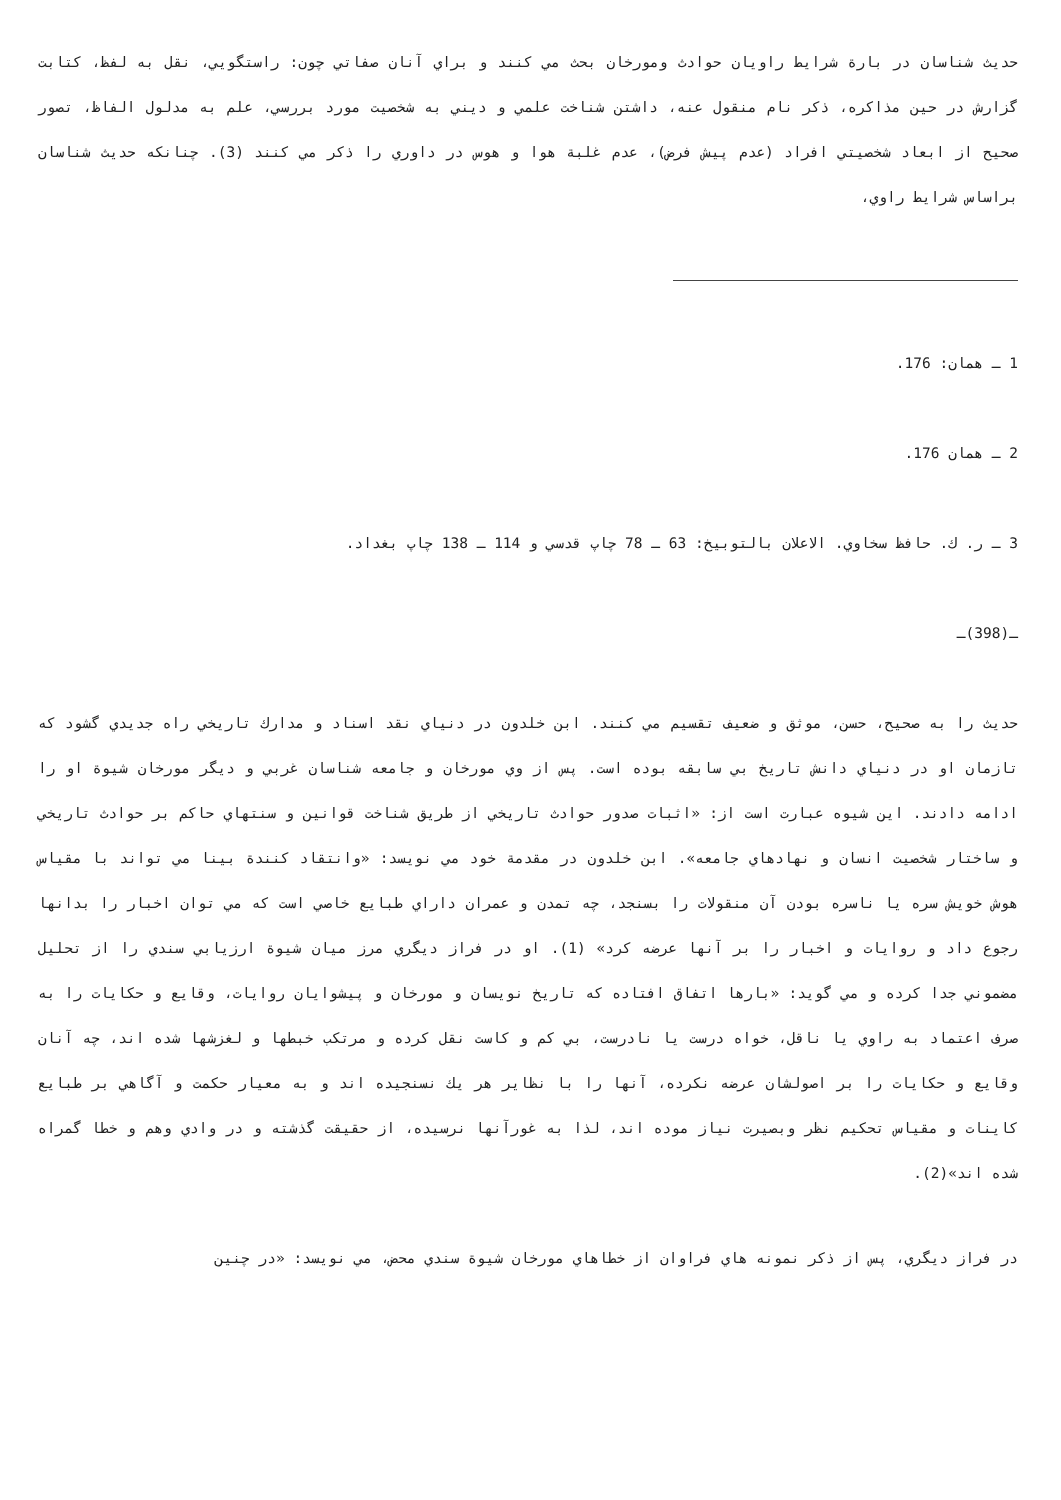حديث شناسان در بارة شرايط راويان حوادث ومورخان بحث مي كنند و براي آنان صفاتي چون: راستگويي، نقل به لفظ، كتابت گزارش در حين مذاكره، ذكر نام منقول عنه، داشتن شناخت علمي و ديني به شخصيت مورد بررسي، علم به مدلول الفاظ، تصور صحيح از ابعاد شخصيتي افراد (عدم پيش فرض)، عدم غلبة هوا و هوس در داوري را ذكر مي كنند (3). چنانكه حديث شناسان براساس شرايط راوي،
1 ـ همان: 176.
2 ـ همان 176.
3 ـ ر. ك. حافظ سخاوي. الاعلان بالتوبيخ: 63 ـ 78 چاپ قدسي و 114 ـ 138 چاپ بغداد.
ـ(398)ـ
حديث را به صحيح، حسن، موثق و ضعيف تقسيم مي كنند. ابن خلدون در دنياي نقد اسناد و مدارك تاريخي راه جديدي گشود كه تازمان او در دنياي دانش تاريخ بي سابقه بوده است. پس از وي مورخان و جامعه شناسان غربي و ديگر مورخان شيوة او را ادامه دادند. اين شيوه عبارت است از: «اثبات صدور حوادث تاريخي از طريق شناخت قوانين و سنتهاي حاكم بر حوادث تاريخي و ساختار شخصيت انسان و نهادهاي جامعه». ابن خلدون در مقدمة خود مي نويسد: «وانتقاد كنندة بينا مي تواند با مقياس هوش خويش سره يا ناسره بودن آن منقولات را بسنجد، چه تمدن و عمران داراي طبايع خاصي است كه مي توان اخبار را بدانها رجوع داد و روايات و اخبار را بر آنها عرضه كرد» (1). او در فراز ديگري مرز ميان شيوة ارزيابي سندي را از تحليل مضموني جدا كرده و مي گويد: «بارها اتفاق افتاده كه تاريخ نويسان و مورخان و پيشوايان روايات، وقايع و حكايات را به صرف اعتماد به راوي يا ناقل، خواه درست يا نادرست، بي كم و كاست نقل كرده و مرتكب خبطها و لغزشها شده اند، چه آنان وقايع و حكايات را بر اصولشان عرضه نكرده، آنها را با نظاير هر يك نسنجيده اند و به معيار حكمت و آگاهي بر طبايع كاينات و مقياس تحكيم نظر وبصيرت نياز موده اند، لذا به غورآنها نرسيده، از حقيقت گذشته و در وادي وهم و خطا گمراه شده اند»(2).
در فراز ديگري، پس از ذكر نمونه هاي فراوان از خطاهاي مورخان شيوة سندي محض، مي نويسد: «در چنين